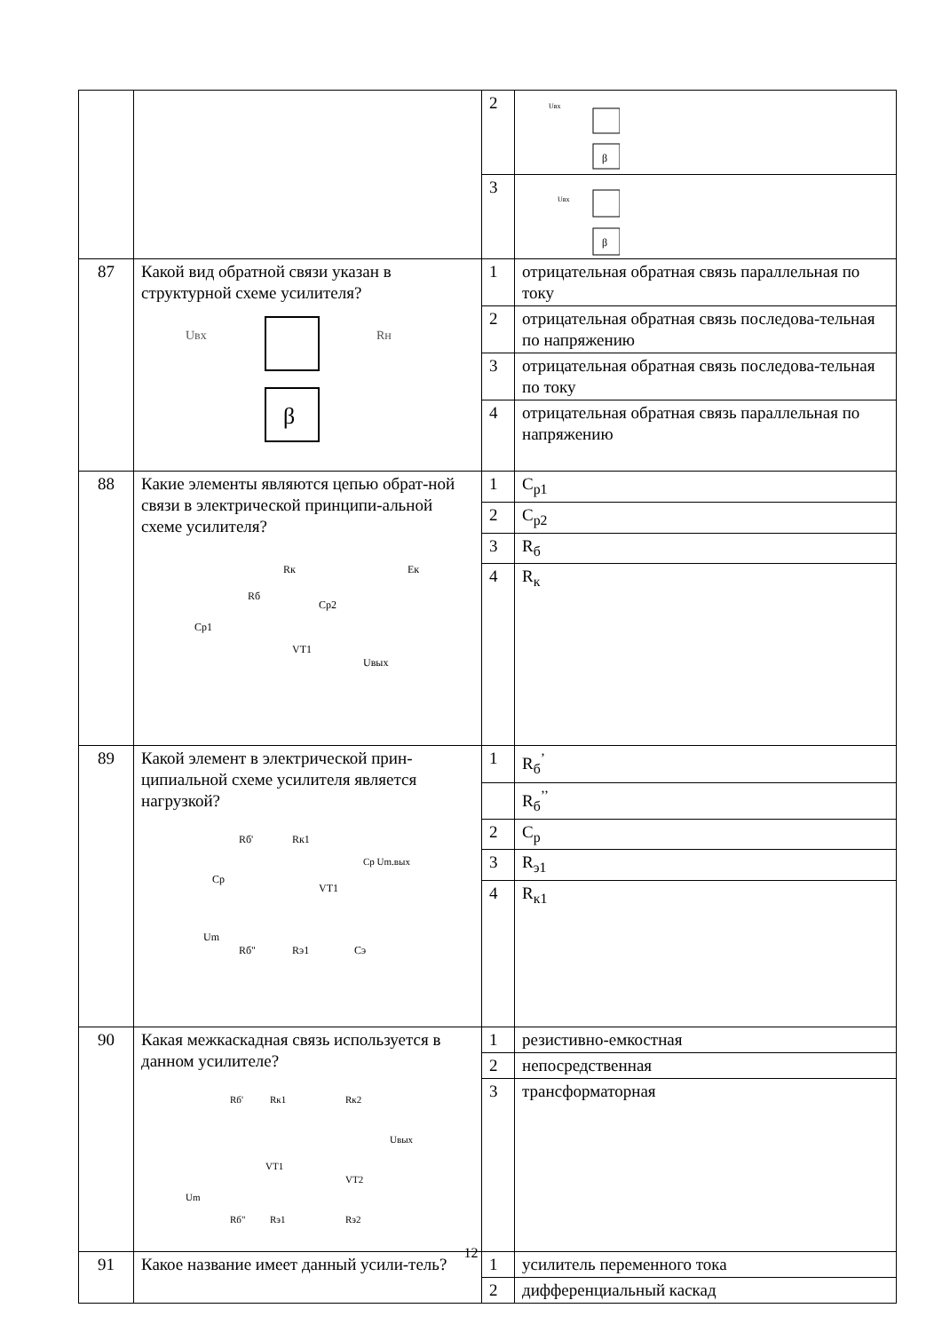| | | 2 | β Uвх |
| | | 3 | β Uвх |
| 87 | Какой вид обратной связи указан в структурной схеме усилителя? β Uвх Rн | 1 | отрицательная обратная связь параллельная по току |
| | | 2 | отрицательная обратная связь последова-тельная по напряжению |
| | | 3 | отрицательная обратная связь последова-тельная по току |
| | | 4 | отрицательная обратная связь параллельная по напряжению |
| 88 | Какие элементы являются цепью обрат-ной связи в электрической принципи-альной схеме усилителя? Rк Rб Cp2 Cp1 VT1 Uвых Eк | 1 | C<sub>р1</sub> |
| | | 2 | C<sub>р2</sub> |
| | | 3 | R<sub>б</sub> |
| | | 4 | R<sub>к</sub> |
| 89 | Какой элемент в электрической прин-ципиальной схеме усилителя является нагрузкой? Rб' Rк1 Cp VT1 Um Rб" Rэ1 Cэ Cp Um.вых | 1 | R<sub>б</sub><sup>’</sup> |
| | | | R<sub>б</sub><sup>’’</sup> |
| | | 2 | C<sub>р</sub> |
| | | 3 | R<sub>э1</sub> |
| | | 4 | R<sub>к1</sub> |
| 90 | Какая межкаскадная связь используется в данном усилителе? Rб' Rк1 Rк2 Uвых VT1 VT2 Um Rб" Rэ1 Rэ2 | 1 | резистивно-емкостная |
| | | 2 | непосредственная |
| | | 3 | трансформаторная |
| 91 | Какое название имеет данный усили-тель? | 1 | усилитель переменного тока |
| | | 2 | дифференциальный каскад |
12